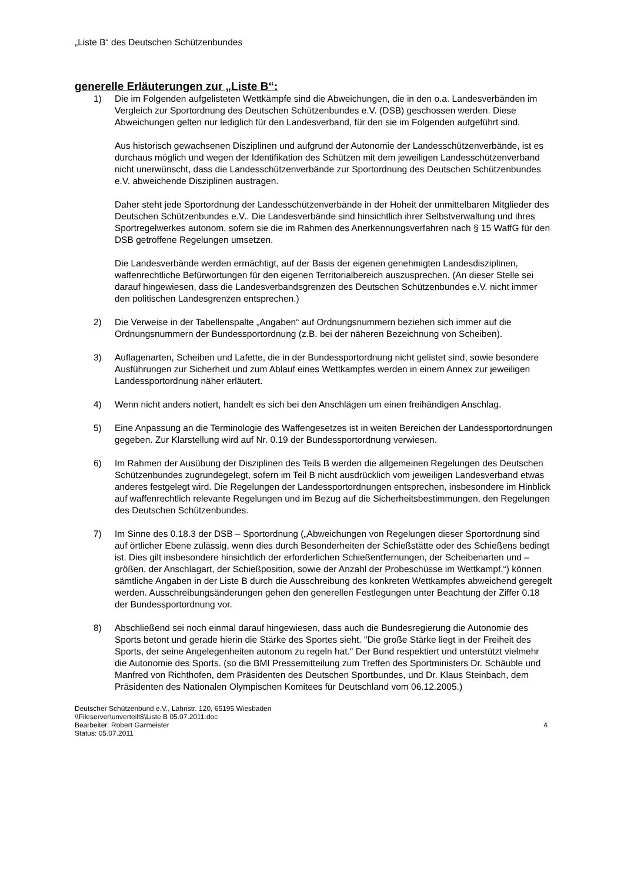„Liste B“ des Deutschen Schützenbundes
generelle Erläuterungen zur „Liste B“:
1) Die im Folgenden aufgelisteten Wettkämpfe sind die Abweichungen, die in den o.a. Landesverbänden im Vergleich zur Sportordnung des Deutschen Schützenbundes e.V. (DSB) geschossen werden. Diese Abweichungen gelten nur lediglich für den Landesverband, für den sie im Folgenden aufgeführt sind.
Aus historisch gewachsenen Disziplinen und aufgrund der Autonomie der Landesschützenverbände, ist es durchaus möglich und wegen der Identifikation des Schützen mit dem jeweiligen Landesschützenverband nicht unerwünscht, dass die Landesschützenverbände zur Sportordnung des Deutschen Schützenbundes e.V. abweichende Disziplinen austragen.
Daher steht jede Sportordnung der Landesschützenverbände in der Hoheit der unmittelbaren Mitglieder des Deutschen Schützenbundes e.V.. Die Landesverbände sind hinsichtlich ihrer Selbstverwaltung und ihres Sportregelwerkes autonom, sofern sie die im Rahmen des Anerkennungsverfahren nach § 15 WaffG für den DSB getroffene Regelungen umsetzen.
Die Landesverbände werden ermächtigt, auf der Basis der eigenen genehmigten Landesdisziplinen, waffenrechtliche Befürwortungen für den eigenen Territorialbereich auszusprechen. (An dieser Stelle sei darauf hingewiesen, dass die Landesverbandsgrenzen des Deutschen Schützenbundes e.V. nicht immer den politischen Landesgrenzen entsprechen.)
2) Die Verweise in der Tabellenspalte „Angaben“ auf Ordnungsnummern beziehen sich immer auf die Ordnungsnummern der Bundessportordnung (z.B. bei der näheren Bezeichnung von Scheiben).
3) Auflagenarten, Scheiben und Lafette, die in der Bundessportordnung nicht gelistet sind, sowie besondere Ausführungen zur Sicherheit und zum Ablauf eines Wettkampfes werden in einem Annex zur jeweiligen Landessportordnung näher erläutert.
4) Wenn nicht anders notiert, handelt es sich bei den Anschlägen um einen freihändigen Anschlag.
5) Eine Anpassung an die Terminologie des Waffengesetzes ist in weiten Bereichen der Landessportordnungen gegeben. Zur Klarstellung wird auf Nr. 0.19 der Bundessportordnung verwiesen.
6) Im Rahmen der Ausübung der Disziplinen des Teils B werden die allgemeinen Regelungen des Deutschen Schützenbundes zugrundegelegt, sofern im Teil B nicht ausdrücklich vom jeweiligen Landesverband etwas anderes festgelegt wird. Die Regelungen der Landessportordnungen entsprechen, insbesondere im Hinblick auf waffenrechtlich relevante Regelungen und im Bezug auf die Sicherheitsbestimmungen, den Regelungen des Deutschen Schützenbundes.
7) Im Sinne des 0.18.3 der DSB – Sportordnung („Abweichungen von Regelungen dieser Sportordnung sind auf örtlicher Ebene zulässig, wenn dies durch Besonderheiten der Schießstätte oder des Schießens bedingt ist. Dies gilt insbesondere hinsichtlich der erforderlichen Schießentfernungen, der Scheibenarten und –größen, der Anschlagart, der Schießposition, sowie der Anzahl der Probeschüsse im Wettkampf.“) können sämtliche Angaben in der Liste B durch die Ausschreibung des konkreten Wettkampfes abweichend geregelt werden. Ausschreibungsänderungen gehen den generellen Festlegungen unter Beachtung der Ziffer 0.18 der Bundessportordnung vor.
8) Abschließend sei noch einmal darauf hingewiesen, dass auch die Bundesregierung die Autonomie des Sports betont und gerade hierin die Stärke des Sportes sieht. "Die große Stärke liegt in der Freiheit des Sports, der seine Angelegenheiten autonom zu regeln hat." Der Bund respektiert und unterstützt vielmehr die Autonomie des Sports. (so die BMI Pressemitteilung zum Treffen des Sportministers Dr. Schäuble und Manfred von Richthofen, dem Präsidenten des Deutschen Sportbundes, und Dr. Klaus Steinbach, dem Präsidenten des Nationalen Olympischen Komitees für Deutschland vom 06.12.2005.)
Deutscher Schützenbund e.V., Lahnstr. 120, 65195 Wiesbaden
\\Fileserver\unverteilt$\Liste B 05.07.2011.doc
Bearbeiter: Robert Garmeister
Status: 05.07.2011
4